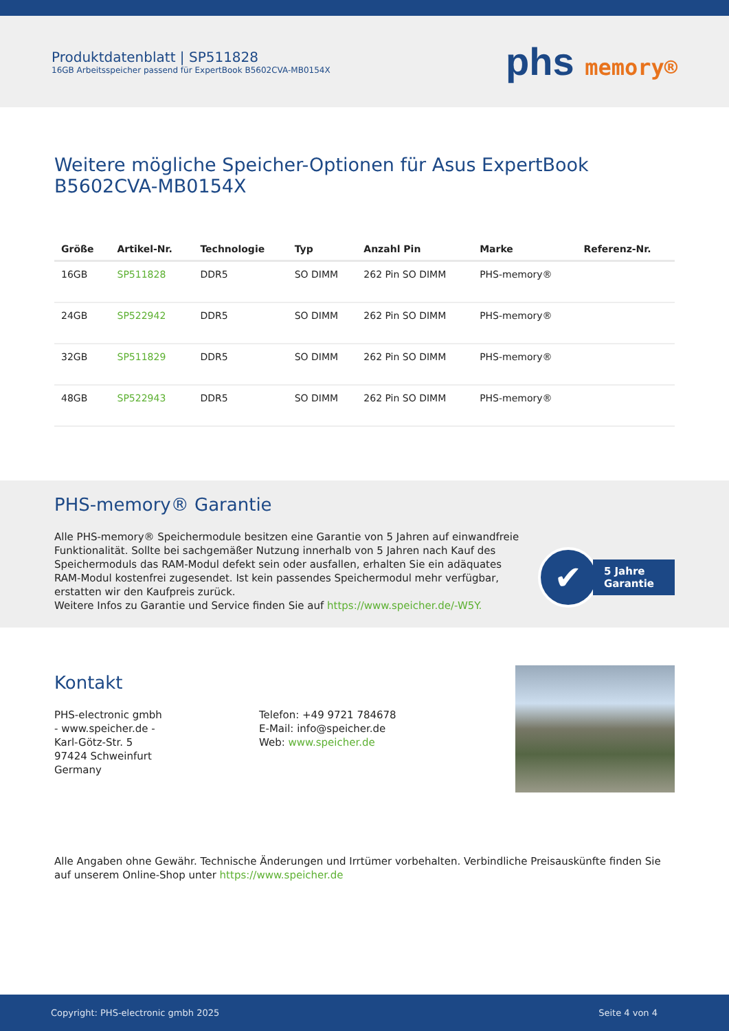Produktdatenblatt | SP511828
16GB Arbeitsspeicher passend für ExpertBook B5602CVA-MB0154X
phs memory®
Weitere mögliche Speicher-Optionen für Asus ExpertBook B5602CVA-MB0154X
| Größe | Artikel-Nr. | Technologie | Typ | Anzahl Pin | Marke | Referenz-Nr. |
| --- | --- | --- | --- | --- | --- | --- |
| 16GB | SP511828 | DDR5 | SO DIMM | 262 Pin SO DIMM | PHS-memory® | |
| 24GB | SP522942 | DDR5 | SO DIMM | 262 Pin SO DIMM | PHS-memory® | |
| 32GB | SP511829 | DDR5 | SO DIMM | 262 Pin SO DIMM | PHS-memory® | |
| 48GB | SP522943 | DDR5 | SO DIMM | 262 Pin SO DIMM | PHS-memory® | |
PHS-memory® Garantie
Alle PHS-memory® Speichermodule besitzen eine Garantie von 5 Jahren auf einwandfreie Funktionalität. Sollte bei sachgemäßer Nutzung innerhalb von 5 Jahren nach Kauf des Speichermoduls das RAM-Modul defekt sein oder ausfallen, erhalten Sie ein adäquates RAM-Modul kostenfrei zugesendet. Ist kein passendes Speichermodul mehr verfügbar, erstatten wir den Kaufpreis zurück.
Weitere Infos zu Garantie und Service finden Sie auf https://www.speicher.de/-W5Y.
✔
5 Jahre
Garantie
Kontakt
PHS-electronic gmbh
- www.speicher.de -
Karl-Götz-Str. 5
97424 Schweinfurt
Germany
Telefon: +49 9721 784678
E-Mail: info@speicher.de
Web: www.speicher.de
Alle Angaben ohne Gewähr. Technische Änderungen und Irrtümer vorbehalten. Verbindliche Preisauskünfte finden Sie auf unserem Online-Shop unter https://www.speicher.de
Copyright: PHS-electronic gmbh 2025 Seite 4 von 4